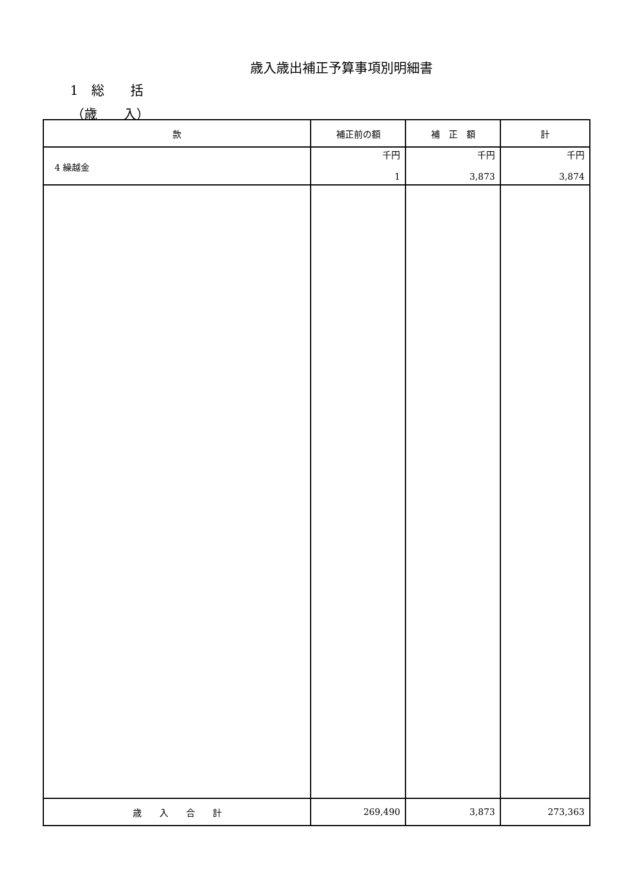歳入歳出補正予算事項別明細書
1　総　　括
（歳　　入）
| 款 | 補正前の額 | 補 正 額 | 計 |
| --- | --- | --- | --- |
| 4 繰越金 | 千円 1 | 千円 3,873 | 千円 3,874 |
| 歳 入 合 計 | 269,490 | 3,873 | 273,363 |